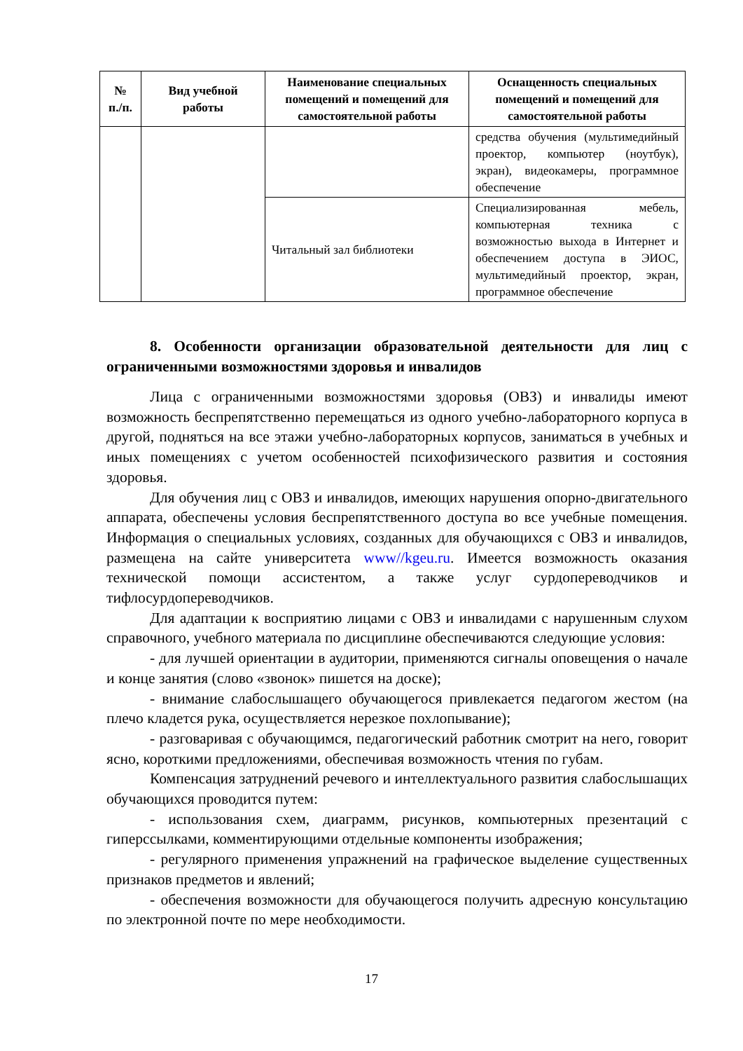| № п./п. | Вид учебной работы | Наименование специальных помещений и помещений для самостоятельной работы | Оснащенность специальных помещений и помещений для самостоятельной работы |
| --- | --- | --- | --- |
| | | | средства обучения (мультимедийный проектор, компьютер (ноутбук), экран), видеокамеры, программное обеспечение |
| | | Читальный зал библиотеки | Специализированная мебель, компьютерная техника с возможностью выхода в Интернет и обеспечением доступа в ЭИОС, мультимедийный проектор, экран, программное обеспечение |
8. Особенности организации образовательной деятельности для лиц с ограниченными возможностями здоровья и инвалидов
Лица с ограниченными возможностями здоровья (ОВЗ) и инвалиды имеют возможность беспрепятственно перемещаться из одного учебно-лабораторного корпуса в другой, подняться на все этажи учебно-лабораторных корпусов, заниматься в учебных и иных помещениях с учетом особенностей психофизического развития и состояния здоровья.
Для обучения лиц с ОВЗ и инвалидов, имеющих нарушения опорно-двигательного аппарата, обеспечены условия беспрепятственного доступа во все учебные помещения. Информация о специальных условиях, созданных для обучающихся с ОВЗ и инвалидов, размещена на сайте университета www//kgeu.ru. Имеется возможность оказания технической помощи ассистентом, а также услуг сурдопереводчиков и тифлосурдопереводчиков.
Для адаптации к восприятию лицами с ОВЗ и инвалидами с нарушенным слухом справочного, учебного материала по дисциплине обеспечиваются следующие условия:
- для лучшей ориентации в аудитории, применяются сигналы оповещения о начале и конце занятия (слово «звонок» пишется на доске);
- внимание слабослышащего обучающегося привлекается педагогом жестом (на плечо кладется рука, осуществляется нерезкое похлопывание);
- разговаривая с обучающимся, педагогический работник смотрит на него, говорит ясно, короткими предложениями, обеспечивая возможность чтения по губам.
Компенсация затруднений речевого и интеллектуального развития слабослышащих обучающихся проводится путем:
- использования схем, диаграмм, рисунков, компьютерных презентаций с гиперссылками, комментирующими отдельные компоненты изображения;
- регулярного применения упражнений на графическое выделение существенных признаков предметов и явлений;
- обеспечения возможности для обучающегося получить адресную консультацию по электронной почте по мере необходимости.
17